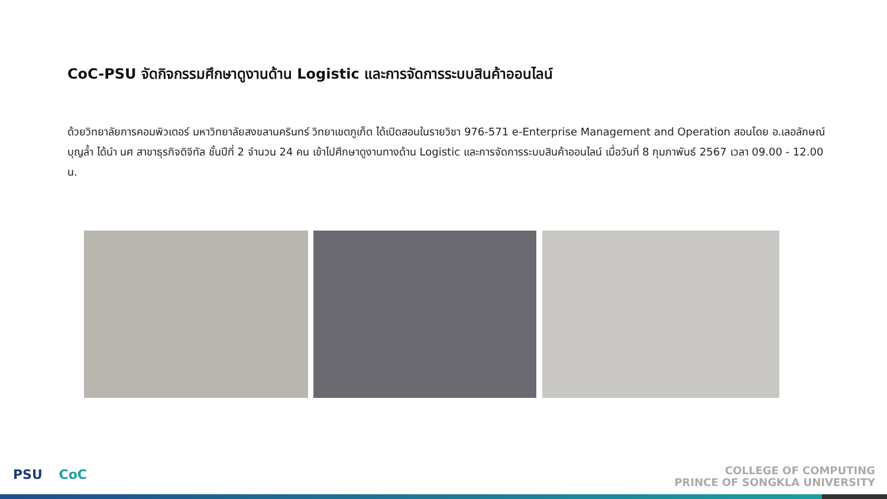CoC-PSU จัดกิจกรรมศึกษาดูงานด้าน Logistic และการจัดการระบบสินค้าออนไลน์
ด้วยวิทยาลัยการคอมพิวเตอร์ มหาวิทยาลัยสงขลานครินทร์ วิทยาเขตภูเก็ต ได้เปิดสอนในรายวิชา 976-571 e-Enterprise Management and Operation สอนโดย อ.เลอลักษณ์ บุญล้ำ ได้นำ นศ สาขาธุรกิจดิจิทัล ชั้นปีที่ 2 จำนวน 24 คน เข้าไปศึกษาดูงานทางด้าน Logistic และการจัดการระบบสินค้าออนไลน์ เมื่อวันที่ 8 กุมภาพันธ์ 2567 เวลา 09.00 - 12.00 น.
PSU CoC
COLLEGE OF COMPUTING
PRINCE OF SONGKLA UNIVERSITY